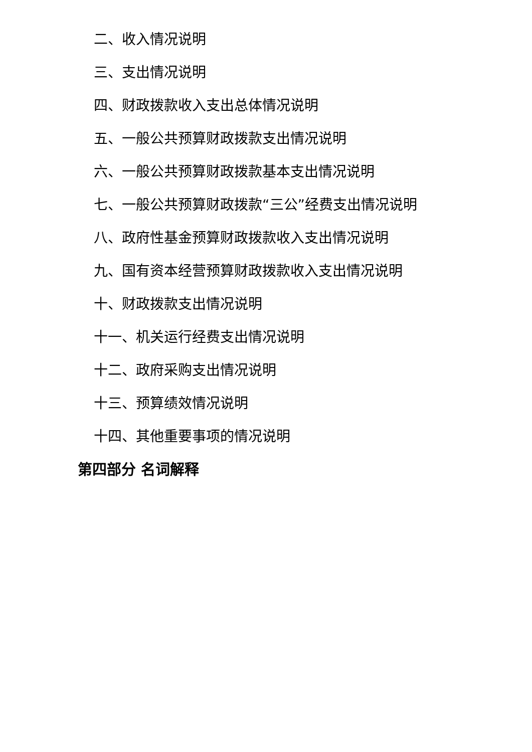二、收入情况说明
三、支出情况说明
四、财政拨款收入支出总体情况说明
五、一般公共预算财政拨款支出情况说明
六、一般公共预算财政拨款基本支出情况说明
七、一般公共预算财政拨款“三公”经费支出情况说明
八、政府性基金预算财政拨款收入支出情况说明
九、国有资本经营预算财政拨款收入支出情况说明
十、财政拨款支出情况说明
十一、机关运行经费支出情况说明
十二、政府采购支出情况说明
十三、预算绩效情况说明
十四、其他重要事项的情况说明
第四部分 名词解释